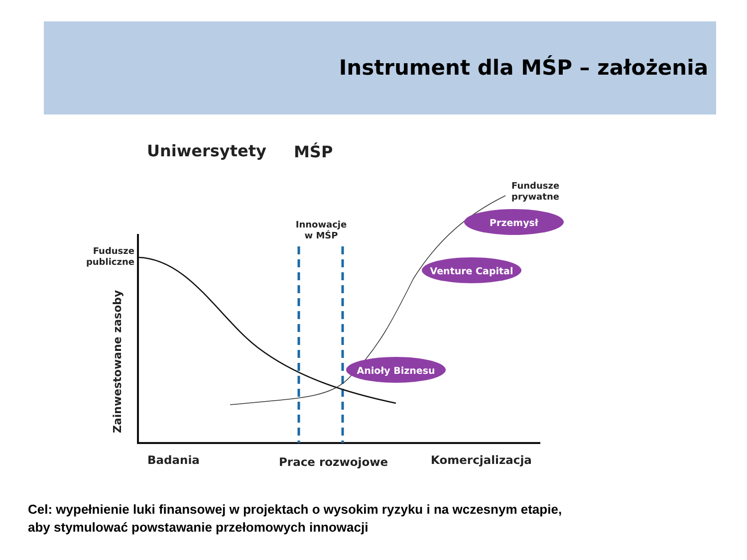Instrument dla MŚP – założenia
Uniwersytety
MŚP
Przemysł
Venture Capital
Anioły Biznesu
Fundusze
prywatne
Innowacje
w MŚP
Fudusze
publiczne
Zainwestowane zasoby
Badania
Prace rozwojowe
Komercjalizacja
Cel: wypełnienie luki finansowej w projektach o wysokim ryzyku i na wczesnym etapie,
aby stymulować powstawanie przełomowych innowacji